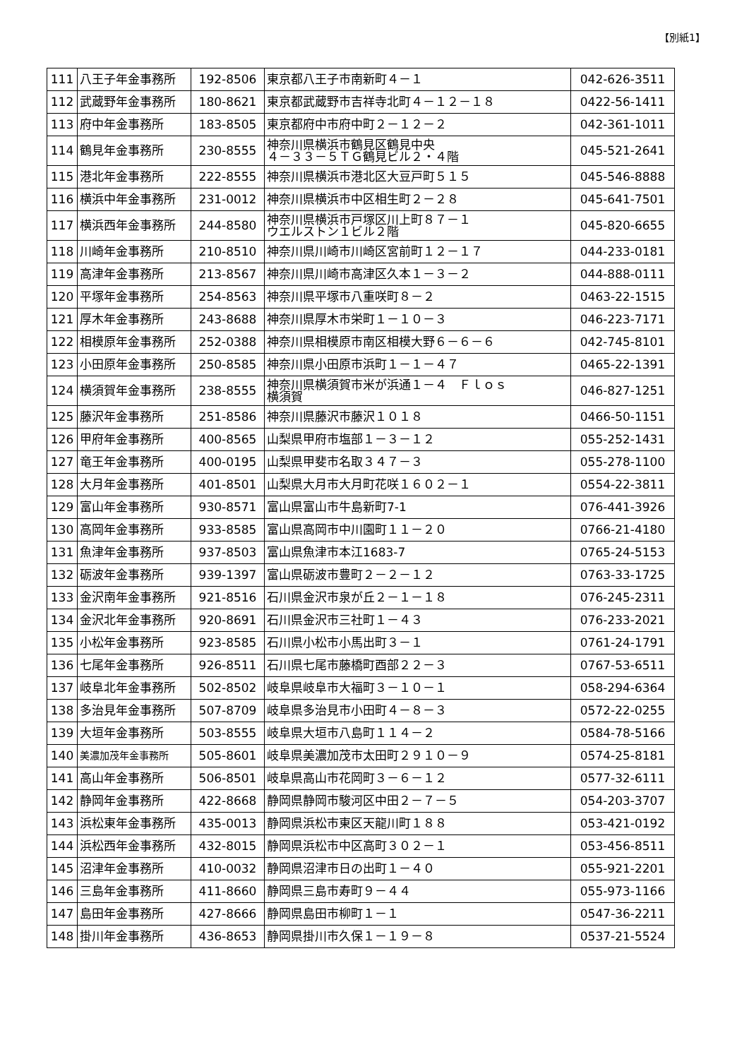【別紙1】
| 111 | 八王子年金事務所 | 192-8506 | 東京都八王子市南新町４－１ | 042-626-3511 |
| 112 | 武蔵野年金事務所 | 180-8621 | 東京都武蔵野市吉祥寺北町４－１２－１８ | 0422-56-1411 |
| 113 | 府中年金事務所 | 183-8505 | 東京都府中市府中町２－１２－２ | 042-361-1011 |
| 114 | 鶴見年金事務所 | 230-8555 | 神奈川県横浜市鶴見区鶴見中央 ４－３３－５ＴＧ鶴見ビル２・４階 | 045-521-2641 |
| 115 | 港北年金事務所 | 222-8555 | 神奈川県横浜市港北区大豆戸町５１５ | 045-546-8888 |
| 116 | 横浜中年金事務所 | 231-0012 | 神奈川県横浜市中区相生町２－２８ | 045-641-7501 |
| 117 | 横浜西年金事務所 | 244-8580 | 神奈川県横浜市戸塚区川上町８７－１ ウエルストン１ビル２階 | 045-820-6655 |
| 118 | 川崎年金事務所 | 210-8510 | 神奈川県川崎市川崎区宮前町１２－１７ | 044-233-0181 |
| 119 | 高津年金事務所 | 213-8567 | 神奈川県川崎市高津区久本１－３－２ | 044-888-0111 |
| 120 | 平塚年金事務所 | 254-8563 | 神奈川県平塚市八重咲町８－２ | 0463-22-1515 |
| 121 | 厚木年金事務所 | 243-8688 | 神奈川県厚木市栄町１－１０－３ | 046-223-7171 |
| 122 | 相模原年金事務所 | 252-0388 | 神奈川県相模原市南区相模大野６－６－６ | 042-745-8101 |
| 123 | 小田原年金事務所 | 250-8585 | 神奈川県小田原市浜町１－１－４７ | 0465-22-1391 |
| 124 | 横須賀年金事務所 | 238-8555 | 神奈川県横須賀市米が浜通１－４ Ｆｌｏｓ 横須賀 | 046-827-1251 |
| 125 | 藤沢年金事務所 | 251-8586 | 神奈川県藤沢市藤沢１０１８ | 0466-50-1151 |
| 126 | 甲府年金事務所 | 400-8565 | 山梨県甲府市塩部１－３－１２ | 055-252-1431 |
| 127 | 竜王年金事務所 | 400-0195 | 山梨県甲斐市名取３４７－３ | 055-278-1100 |
| 128 | 大月年金事務所 | 401-8501 | 山梨県大月市大月町花咲１６０２－１ | 0554-22-3811 |
| 129 | 富山年金事務所 | 930-8571 | 富山県富山市牛島新町7-1 | 076-441-3926 |
| 130 | 高岡年金事務所 | 933-8585 | 富山県高岡市中川園町１１－２０ | 0766-21-4180 |
| 131 | 魚津年金事務所 | 937-8503 | 富山県魚津市本江1683-7 | 0765-24-5153 |
| 132 | 砺波年金事務所 | 939-1397 | 富山県砺波市豊町２－２－１２ | 0763-33-1725 |
| 133 | 金沢南年金事務所 | 921-8516 | 石川県金沢市泉が丘２－１－１８ | 076-245-2311 |
| 134 | 金沢北年金事務所 | 920-8691 | 石川県金沢市三社町１－４３ | 076-233-2021 |
| 135 | 小松年金事務所 | 923-8585 | 石川県小松市小馬出町３－１ | 0761-24-1791 |
| 136 | 七尾年金事務所 | 926-8511 | 石川県七尾市藤橋町酉部２２－３ | 0767-53-6511 |
| 137 | 岐阜北年金事務所 | 502-8502 | 岐阜県岐阜市大福町３－１０－１ | 058-294-6364 |
| 138 | 多治見年金事務所 | 507-8709 | 岐阜県多治見市小田町４－８－３ | 0572-22-0255 |
| 139 | 大垣年金事務所 | 503-8555 | 岐阜県大垣市八島町１１４－２ | 0584-78-5166 |
| 140 | 美濃加茂年金事務所 | 505-8601 | 岐阜県美濃加茂市太田町２９１０－９ | 0574-25-8181 |
| 141 | 高山年金事務所 | 506-8501 | 岐阜県高山市花岡町３－６－１２ | 0577-32-6111 |
| 142 | 静岡年金事務所 | 422-8668 | 静岡県静岡市駿河区中田２－７－５ | 054-203-3707 |
| 143 | 浜松東年金事務所 | 435-0013 | 静岡県浜松市東区天龍川町１８８ | 053-421-0192 |
| 144 | 浜松西年金事務所 | 432-8015 | 静岡県浜松市中区高町３０２－１ | 053-456-8511 |
| 145 | 沼津年金事務所 | 410-0032 | 静岡県沼津市日の出町１－４０ | 055-921-2201 |
| 146 | 三島年金事務所 | 411-8660 | 静岡県三島市寿町９－４４ | 055-973-1166 |
| 147 | 島田年金事務所 | 427-8666 | 静岡県島田市柳町１－１ | 0547-36-2211 |
| 148 | 掛川年金事務所 | 436-8653 | 静岡県掛川市久保１－１９－８ | 0537-21-5524 |